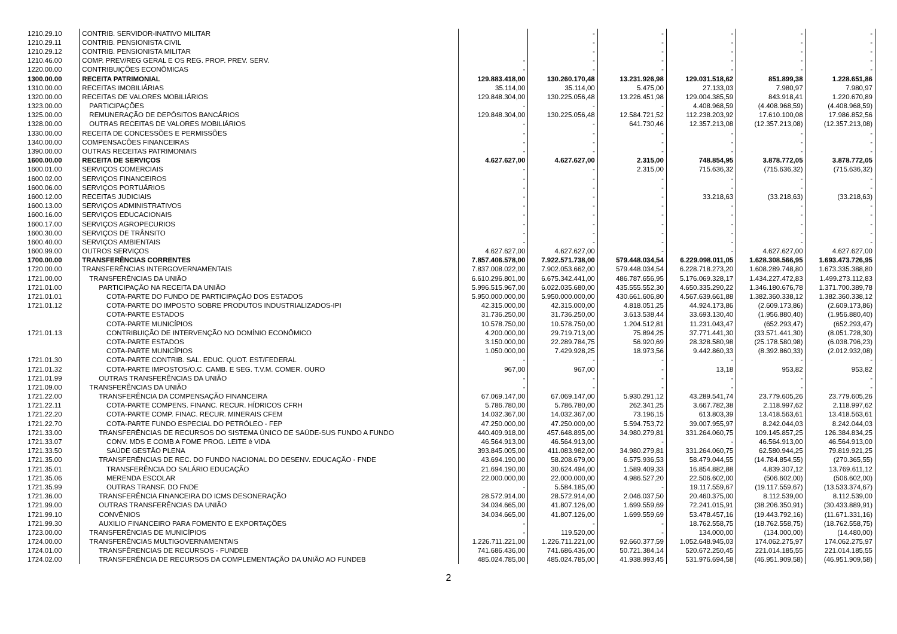| 1210.29.10 | CONTRIB. SERVIDOR-INATIVO MILITAR | | - | - | - | - | - |
| 1210.29.11 | CONTRIB. PENSIONISTA CIVIL | | - | - | - | - | - |
| 1210.29.12 | CONTRIB. PENSIONISTA MILITAR | | - | - | - | - | - |
| 1210.46.00 | COMP. PREV/REG GERAL E OS REG. PROP. PREV. SERV. | - | - | - | - | - | - |
| 1220.00.00 | CONTRIBUIÇÕES ECONÔMICAS | - | - | - | - | - | - |
| 1300.00.00 | RECEITA PATRIMONIAL | 129.883.418,00 | 130.260.170,48 | 13.231.926,98 | 129.031.518,62 | 851.899,38 | 1.228.651,86 |
| 1310.00.00 | RECEITAS IMOBILIÁRIAS | 35.114,00 | 35.114,00 | 5.475,00 | 27.133,03 | 7.980,97 | 7.980,97 |
| 1320.00.00 | RECEITAS DE VALORES MOBILIÁRIOS | 129.848.304,00 | 130.225.056,48 | 13.226.451,98 | 129.004.385,59 | 843.918,41 | 1.220.670,89 |
| 1323.00.00 | PARTICIPAÇÕES | - | - | - | 4.408.968,59 | (4.408.968,59) | (4.408.968,59) |
| 1325.00.00 | REMUNERAÇÃO DE DEPÓSITOS BANCÁRIOS | 129.848.304,00 | 130.225.056,48 | 12.584.721,52 | 112.238.203,92 | 17.610.100,08 | 17.986.852,56 |
| 1328.00.00 | OUTRAS RECEITAS DE VALORES MOBILIÁRIOS | - | - | 641.730,46 | 12.357.213,08 | (12.357.213,08) | (12.357.213,08) |
| 1330.00.00 | RECEITA DE CONCESSÕES E PERMISSÕES | - | - | - | - | - | - |
| 1340.00.00 | COMPENSACÕES FINANCEIRAS | - | - | - | - | - | - |
| 1390.00.00 | OUTRAS RECEITAS PATRIMONIAIS | - | - | - | - | - | - |
| 1600.00.00 | RECEITA DE SERVIÇOS | 4.627.627,00 | 4.627.627,00 | 2.315,00 | 748.854,95 | 3.878.772,05 | 3.878.772,05 |
| 1600.01.00 | SERVIÇOS COMERCIAIS | - | - | 2.315,00 | 715.636,32 | (715.636,32) | (715.636,32) |
| 1600.02.00 | SERVIÇOS FINANCEIROS | - | - | - | - | - | - |
| 1600.06.00 | SERVIÇOS PORTUÁRIOS | - | - | - | - | - | - |
| 1600.12.00 | RECEITAS JUDICIAIS | - | - | - | 33.218,63 | (33.218,63) | (33.218,63) |
| 1600.13.00 | SERVIÇOS ADMINISTRATIVOS | - | - | - | - | - | - |
| 1600.16.00 | SERVIÇOS EDUCACIONAIS | - | - | - | - | - | - |
| 1600.17.00 | SERVIÇOS AGROPECURIOS | - | - | - | - | - | - |
| 1600.30.00 | SERVIÇOS DE TRÂNSITO | - | - | - | - | - | - |
| 1600.40.00 | SERVIÇOS AMBIENTAIS | - | - | - | - | - | - |
| 1600.99.00 | OUTROS SERVIÇOS | 4.627.627,00 | 4.627.627,00 | - | - | 4.627.627,00 | 4.627.627,00 |
| 1700.00.00 | TRANSFERÊNCIAS CORRENTES | 7.857.406.578,00 | 7.922.571.738,00 | 579.448.034,54 | 6.229.098.011,05 | 1.628.308.566,95 | 1.693.473.726,95 |
| 1720.00.00 | TRANSFERÊNCIAS INTERGOVERNAMENTAIS | 7.837.008.022,00 | 7.902.053.662,00 | 579.448.034,54 | 6.228.718.273,20 | 1.608.289.748,80 | 1.673.335.388,80 |
| 1721.00.00 | TRANSFERÊNCIAS DA UNIÃO | 6.610.296.801,00 | 6.675.342.441,00 | 486.787.656,95 | 5.176.069.328,17 | 1.434.227.472,83 | 1.499.273.112,83 |
| 1721.01.00 | PARTICIPAÇÃO NA RECEITA DA UNIÃO | 5.996.515.967,00 | 6.022.035.680,00 | 435.555.552,30 | 4.650.335.290,22 | 1.346.180.676,78 | 1.371.700.389,78 |
| 1721.01.01 | COTA-PARTE DO FUNDO DE PARTICIPAÇÃO DOS ESTADOS | 5.950.000.000,00 | 5.950.000.000,00 | 430.661.606,80 | 4.567.639.661,88 | 1.382.360.338,12 | 1.382.360.338,12 |
| 1721.01.12 | COTA-PARTE DO IMPOSTO SOBRE PRODUTOS INDUSTRIALIZADOS-IPI | 42.315.000,00 | 42.315.000,00 | 4.818.051,25 | 44.924.173,86 | (2.609.173,86) | (2.609.173,86) |
| | COTA-PARTE ESTADOS | 31.736.250,00 | 31.736.250,00 | 3.613.538,44 | 33.693.130,40 | (1.956.880,40) | (1.956.880,40) |
| | COTA-PARTE MUNICÍPIOS | 10.578.750,00 | 10.578.750,00 | 1.204.512,81 | 11.231.043,47 | (652.293,47) | (652.293,47) |
| 1721.01.13 | CONTRIBUIÇÃO DE INTERVENÇÃO NO DOMÍNIO ECONÔMICO | 4.200.000,00 | 29.719.713,00 | 75.894,25 | 37.771.441,30 | (33.571.441,30) | (8.051.728,30) |
| | COTA-PARTE ESTADOS | 3.150.000,00 | 22.289.784,75 | 56.920,69 | 28.328.580,98 | (25.178.580,98) | (6.038.796,23) |
| | COTA-PARTE MUNICÍPIOS | 1.050.000,00 | 7.429.928,25 | 18.973,56 | 9.442.860,33 | (8.392.860,33) | (2.012.932,08) |
| 1721.01.30 | COTA-PARTE CONTRIB. SAL. EDUC. QUOT. EST/FEDERAL | - | - | - | - | - | - |
| 1721.01.32 | COTA-PARTE IMPOSTOS/O.C. CAMB. E SEG. T.V.M. COMER. OURO | 967,00 | 967,00 | - | 13,18 | 953,82 | 953,82 |
| 1721.01.99 | OUTRAS TRANSFERÊNCIAS DA UNIÃO | - | - | - | - | - | - |
| 1721.09.00 | TRANSFERÊNCIAS DA UNIÃO | - | - | - | - | - | - |
| 1721.22.00 | TRANSFERÊNCIA DA COMPENSAÇÃO FINANCEIRA | 67.069.147,00 | 67.069.147,00 | 5.930.291,12 | 43.289.541,74 | 23.779.605,26 | 23.779.605,26 |
| 1721.22.11 | COTA-PARTE COMPENS. FINANC. RECUR. HÍDRICOS CFRH | 5.786.780,00 | 5.786.780,00 | 262.341,25 | 3.667.782,38 | 2.118.997,62 | 2.118.997,62 |
| 1721.22.20 | COTA-PARTE COMP. FINAC. RECUR. MINERAIS CFEM | 14.032.367,00 | 14.032.367,00 | 73.196,15 | 613.803,39 | 13.418.563,61 | 13.418.563,61 |
| 1721.22.70 | COTA-PARTE FUNDO ESPECIAL DO PETRÓLEO - FEP | 47.250.000,00 | 47.250.000,00 | 5.594.753,72 | 39.007.955,97 | 8.242.044,03 | 8.242.044,03 |
| 1721.33.00 | TRANSFERÊNCIAS DE RECURSOS DO SISTEMA ÚNICO DE SAÚDE-SUS FUNDO A FUNDO | 440.409.918,00 | 457.648.895,00 | 34.980.279,81 | 331.264.060,75 | 109.145.857,25 | 126.384.834,25 |
| 1721.33.07 | CONV. MDS E COMB A FOME PROG. LEITE é VIDA | 46.564.913,00 | 46.564.913,00 | - | - | 46.564.913,00 | 46.564.913,00 |
| 1721.33.50 | SAÚDE GESTÃO PLENA | 393.845.005,00 | 411.083.982,00 | 34.980.279,81 | 331.264.060,75 | 62.580.944,25 | 79.819.921,25 |
| 1721.35.00 | TRANSFERÊNCIAS DE REC. DO FUNDO NACIONAL DO DESENV. EDUCAÇÃO - FNDE | 43.694.190,00 | 58.208.679,00 | 6.575.936,53 | 58.479.044,55 | (14.784.854,55) | (270.365,55) |
| 1721.35.01 | TRANSFERÊNCIA DO SALÁRIO EDUCAÇÃO | 21.694.190,00 | 30.624.494,00 | 1.589.409,33 | 16.854.882,88 | 4.839.307,12 | 13.769.611,12 |
| 1721.35.06 | MERENDA ESCOLAR | 22.000.000,00 | 22.000.000,00 | 4.986.527,20 | 22.506.602,00 | (506.602,00) | (506.602,00) |
| 1721.35.99 | OUTRAS TRANSF. DO FNDE | - | 5.584.185,00 | - | 19.117.559,67 | (19.117.559,67) | (13.533.374,67) |
| 1721.36.00 | TRANSFERÊNCIA FINANCEIRA DO ICMS DESONERAÇÃO | 28.572.914,00 | 28.572.914,00 | 2.046.037,50 | 20.460.375,00 | 8.112.539,00 | 8.112.539,00 |
| 1721.99.00 | OUTRAS TRANSFERÊNCIAS DA UNIÃO | 34.034.665,00 | 41.807.126,00 | 1.699.559,69 | 72.241.015,91 | (38.206.350,91) | (30.433.889,91) |
| 1721.99.10 | CONVÊNIOS | 34.034.665,00 | 41.807.126,00 | 1.699.559,69 | 53.478.457,16 | (19.443.792,16) | (11.671.331,16) |
| 1721.99.30 | AUXILIO FINANCEIRO PARA FOMENTO E EXPORTAÇÕES | - | - | - | 18.762.558,75 | (18.762.558,75) | (18.762.558,75) |
| 1723.00.00 | TRANSFERÊNCIAS DE MUNICÍPIOS | - | 119.520,00 | - | 134.000,00 | (134.000,00) | (14.480,00) |
| 1724.00.00 | TRANSFERÊNCIAS MULTIGOVERNAMENTAIS | 1.226.711.221,00 | 1.226.711.221,00 | 92.660.377,59 | 1.052.648.945,03 | 174.062.275,97 | 174.062.275,97 |
| 1724.01.00 | TRANSFÊRENCIAS DE RECURSOS - FUNDEB | 741.686.436,00 | 741.686.436,00 | 50.721.384,14 | 520.672.250,45 | 221.014.185,55 | 221.014.185,55 |
| 1724.02.00 | TRANSFERÊNCIA DE RECURSOS DA COMPLEMENTAÇÃO DA UNIÃO AO FUNDEB | 485.024.785,00 | 485.024.785,00 | 41.938.993,45 | 531.976.694,58 | (46.951.909,58) | (46.951.909,58) |
2